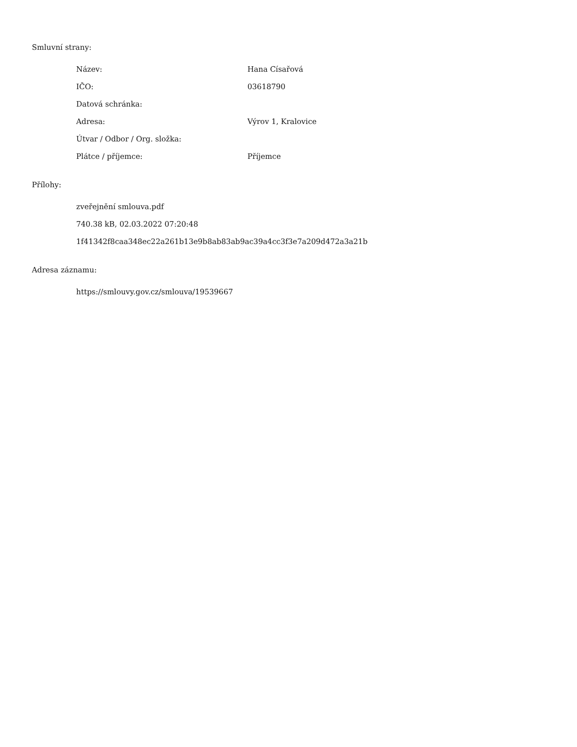Smluvní strany:
| Název: | Hana Císařová |
| IČO: | 03618790 |
| Datová schránka: | |
| Adresa: | Výrov 1, Kralovice |
| Útvar / Odbor / Org. složka: | |
| Plátce / příjemce: | Příjemce |
Přílohy:
zveřejnění smlouva.pdf
740.38 kB, 02.03.2022 07:20:48
1f41342f8caa348ec22a261b13e9b8ab83ab9ac39a4cc3f3e7a209d472a3a21b
Adresa záznamu:
https://smlouvy.gov.cz/smlouva/19539667